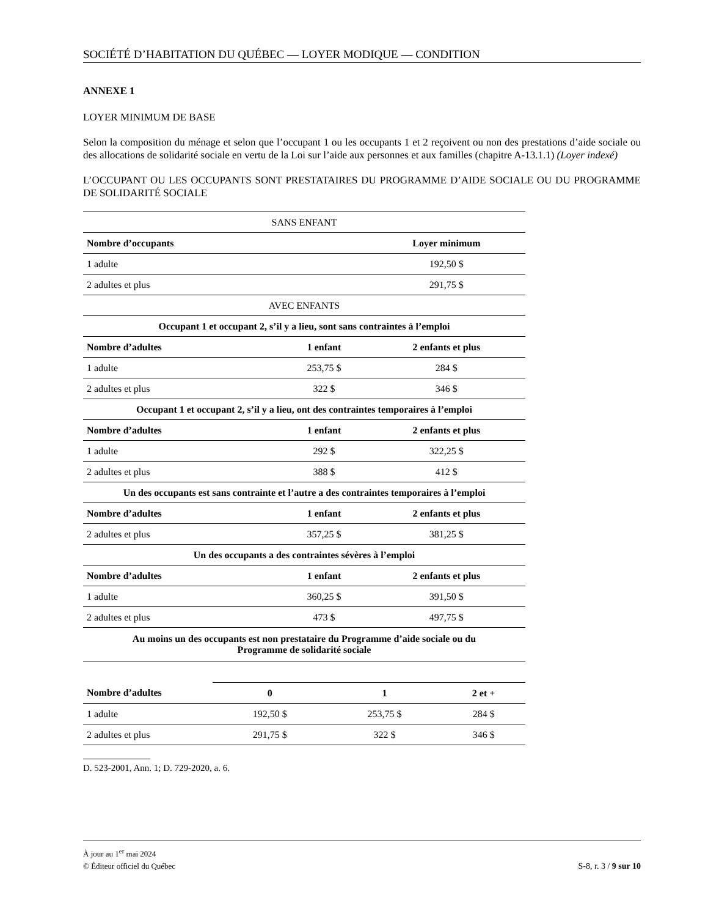SOCIÉTÉ D’HABITATION DU QUÉBEC — LOYER MODIQUE — CONDITION
ANNEXE 1
LOYER MINIMUM DE BASE
Selon la composition du ménage et selon que l’occupant 1 ou les occupants 1 et 2 reçoivent ou non des prestations d’aide sociale ou des allocations de solidarité sociale en vertu de la Loi sur l’aide aux personnes et aux familles (chapitre A-13.1.1) (Loyer indexé)
L’OCCUPANT OU LES OCCUPANTS SONT PRESTATAIRES DU PROGRAMME D’AIDE SOCIALE OU DU PROGRAMME DE SOLIDARITÉ SOCIALE
| SANS ENFANT | | |
| Nombre d’occupants | | Loyer minimum |
| 1 adulte | | 192,50 $ |
| 2 adultes et plus | | 291,75 $ |
| AVEC ENFANTS | | |
| Occupant 1 et occupant 2, s’il y a lieu, sont sans contraintes à l’emploi | | |
| Nombre d’adultes | 1 enfant | 2 enfants et plus |
| 1 adulte | 253,75 $ | 284 $ |
| 2 adultes et plus | 322 $ | 346 $ |
| Occupant 1 et occupant 2, s’il y a lieu, ont des contraintes temporaires à l’emploi | | |
| Nombre d’adultes | 1 enfant | 2 enfants et plus |
| 1 adulte | 292 $ | 322,25 $ |
| 2 adultes et plus | 388 $ | 412 $ |
| Un des occupants est sans contrainte et l’autre a des contraintes temporaires à l’emploi | | |
| Nombre d’adultes | 1 enfant | 2 enfants et plus |
| 2 adultes et plus | 357,25 $ | 381,25 $ |
| Un des occupants a des contraintes sévères à l’emploi | | |
| Nombre d’adultes | 1 enfant | 2 enfants et plus |
| 1 adulte | 360,25 $ | 391,50 $ |
| 2 adultes et plus | 473 $ | 497,75 $ |
| Au moins un des occupants est non prestataire du Programme d’aide sociale ou du Programme de solidarité sociale | | |
| Nombre d’adultes | 0 | 1 | 2 et + |
| --- | --- | --- | --- |
| 1 adulte | 192,50 $ | 253,75 $ | 284 $ |
| 2 adultes et plus | 291,75 $ | 322 $ | 346 $ |
D. 523-2001, Ann. 1; D. 729-2020, a. 6.
À jour au 1<sup>er</sup> mai 2024
S-8, r. 3 / 9 sur 10 © Éditeur officiel du Québec